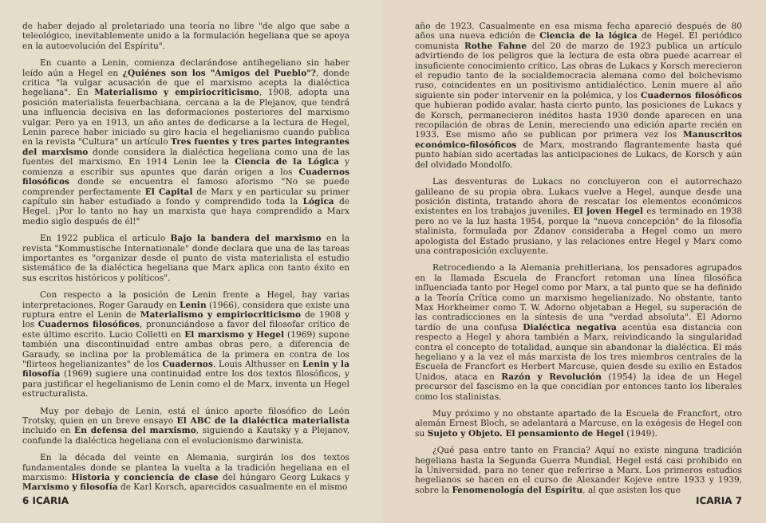de haber dejado al proletariado una teoría no libre "de algo que sabe a teleológico, inevitablemente unido a la formulación hegeliana que se apoya en la autoevolución del Espíritu".
En cuanto a Lenin, comienza declarándose antihegeliano sin haber leído aún a Hegel en ¿Quiénes son los "Amigos del Pueblo"?, donde critica "la vulgar acusación de que el marxismo acepta la dialéctica hegeliana". En Materialismo y empiriocriticismo, 1908, adopta una posición materialista feuerbachiana, cercana a la de Plejanov, que tendrá una influencia decisiva en las deformaciones posteriores del marxismo vulgar. Pero ya en 1913, un año antes de dedicarse a la lectura de Hegel, Lenin parece haber iniciado su giro hacia el hegelianismo cuando publica en la revista "Cultura" un artículo Tres fuentes y tres partes integrantes del marxismo donde considera la dialéctica hegeliana como una de las fuentes del marxismo. En 1914 Lenin lee la Ciencia de la Lógica y comienza a escribir sus apuntes que darán origen a los Cuadernos filosóficos donde se encuentra el famoso aforismo "No se puede comprender perfectamente El Capital de Marx y en particular su primer capítulo sin haber estudiado a fondo y comprendido toda la Lógica de Hegel. ¡Por lo tanto no hay un marxista que haya comprendido a Marx medio siglo después de él!"
En 1922 publica el artículo Bajo la bandera del marxismo en la revista "Kommustische Internationale" donde declara que una de las tareas importantes es "organizar desde el punto de vista materialista el estudio sistemático de la dialéctica hegeliana que Marx aplica con tanto éxito en sus escritos históricos y políticos".
Con respecto a la posición de Lenin frente a Hegel, hay varias interpretaciones. Roger Garaudy en Lenin (1966), considera que existe una ruptura entre el Lenin de Materialismo y empiriocriticismo de 1908 y los Cuadernos filosóficos, pronunciándose a favor del filosofar crítico de este último escrito. Lucio Colletti en El marxismo y Hegel (1969) supone también una discontinuidad entre ambas obras pero, a diferencia de Garaudy, se inclina por la problemática de la primera en contra de los "flirteos hegelianizantes" de los Cuadernos. Louis Althusser en Lenin y la filosofía (1969) sugiere una continuidad entre los dos textos filosóficos, y para justificar el hegelianismo de Lenin como el de Marx, inventa un Hegel estructuralista.
Muy por debajo de Lenin, está el único aporte filosófico de León Trotsky, quien en un breve ensayo El ABC de la dialéctica materialista incluido en En defensa del marxismo, siguiendo a Kautsky y a Plejanov, confunde la dialéctica hegeliana con el evolucionismo darwinista.
En la década del veinte en Alemania, surgirán los dos textos fundamentales donde se plantea la vuelta a la tradición hegeliana en el marxismo: Historia y conciencia de clase del húngaro Georg Lukacs y Marxismo y filosofía de Karl Korsch, aparecidos casualmente en el mismo
6 ICARIA
año de 1923. Casualmente en esa misma fecha apareció después de 80 años una nueva edición de Ciencia de la lógica de Hegel. El periódico comunista Rothe Fahne del 20 de marzo de 1923 publica un artículo advirtiendo de los peligros que la lectura de esta obra puede acarrear el insuficiente conocimiento crítico. Las obras de Lukacs y Korsch merecieron el repudio tanto de la socialdemocracia alemana como del bolchevismo ruso, coincidentes en un positivismo antidialéctico. Lenin muere al año siguiente sin poder intervenir en la polémica, y los Cuadernos filosóficos que hubieran podido avalar, hasta cierto punto, las posiciones de Lukacs y de Korsch, permanecieron inéditos hasta 1930 donde aparecen en una recopilación de obras de Lenin, mereciendo una edición aparte recién en 1933. Ese mismo año se publican por primera vez los Manuscritos económico-filosóficos de Marx, mostrando flagrantemente hasta qué punto habían sido acertadas las anticipaciones de Lukacs, de Korsch y aún del olvidado Mondolfo.
Las desventuras de Lukacs no concluyeron con el autorrechazo galileano de su propia obra. Lukacs vuelve a Hegel, aunque desde una posición distinta, tratando ahora de rescatar los elementos económicos existentes en los trabajos juveniles. El joven Hegel es terminado en 1938 pero no ve la luz hasta 1954, porque la "nueva concepción" de la filosofía stalinista, formulada por Zdanov consideraba a Hegel como un mero apologista del Estado prusiano, y las relaciones entre Hegel y Marx como una contraposición excluyente.
Retrocediendo a la Alemania prehitleriana, los pensadores agrupados en la llamada Escuela de Francfort retoman una línea filosófica influenciada tanto por Hegel como por Marx, a tal punto que se ha definido a la Teoría Crítica como un marxismo hegelianizado. No obstante, tanto Max Horkheimer como T. W. Adorno objetaban a Hegel, su superación de las contradicciones en la síntesis de una "verdad absoluta". El Adorno tardío de una confusa Dialéctica negativa acentúa esa distancia con respecto a Hegel y ahora también a Marx, reivindicando la singularidad contra el concepto de totalidad, aunque sin abandonar la dialéctica. El más hegeliano y a la vez el más marxista de los tres miembros centrales de la Escuela de Francfort es Herbert Marcuse, quien desde su exilio en Estados Unidos, ataca en Razón y Revolución (1954) la idea de un Hegel precursor del fascismo en la que concidían por entonces tanto los liberales como los stalinistas.
Muy próximo y no obstante apartado de la Escuela de Francfort, otro alemán Ernest Bloch, se adelantará a Marcuse, en la exégesis de Hegel con su Sujeto y Objeto. El pensamiento de Hegel (1949).
¿Qué pasa entre tanto en Francia? Aquí no existe ninguna tradición hegeliana hasta la Segunda Guerra Mundial, Hegel está casi prohibido en la Universidad, para no tener que referirse a Marx. Los primeros estudios hegelianos se hacen en el curso de Alexander Kojeve entre 1933 y 1939, sobre la Fenomenología del Espíritu, al que asisten los que
ICARIA 7